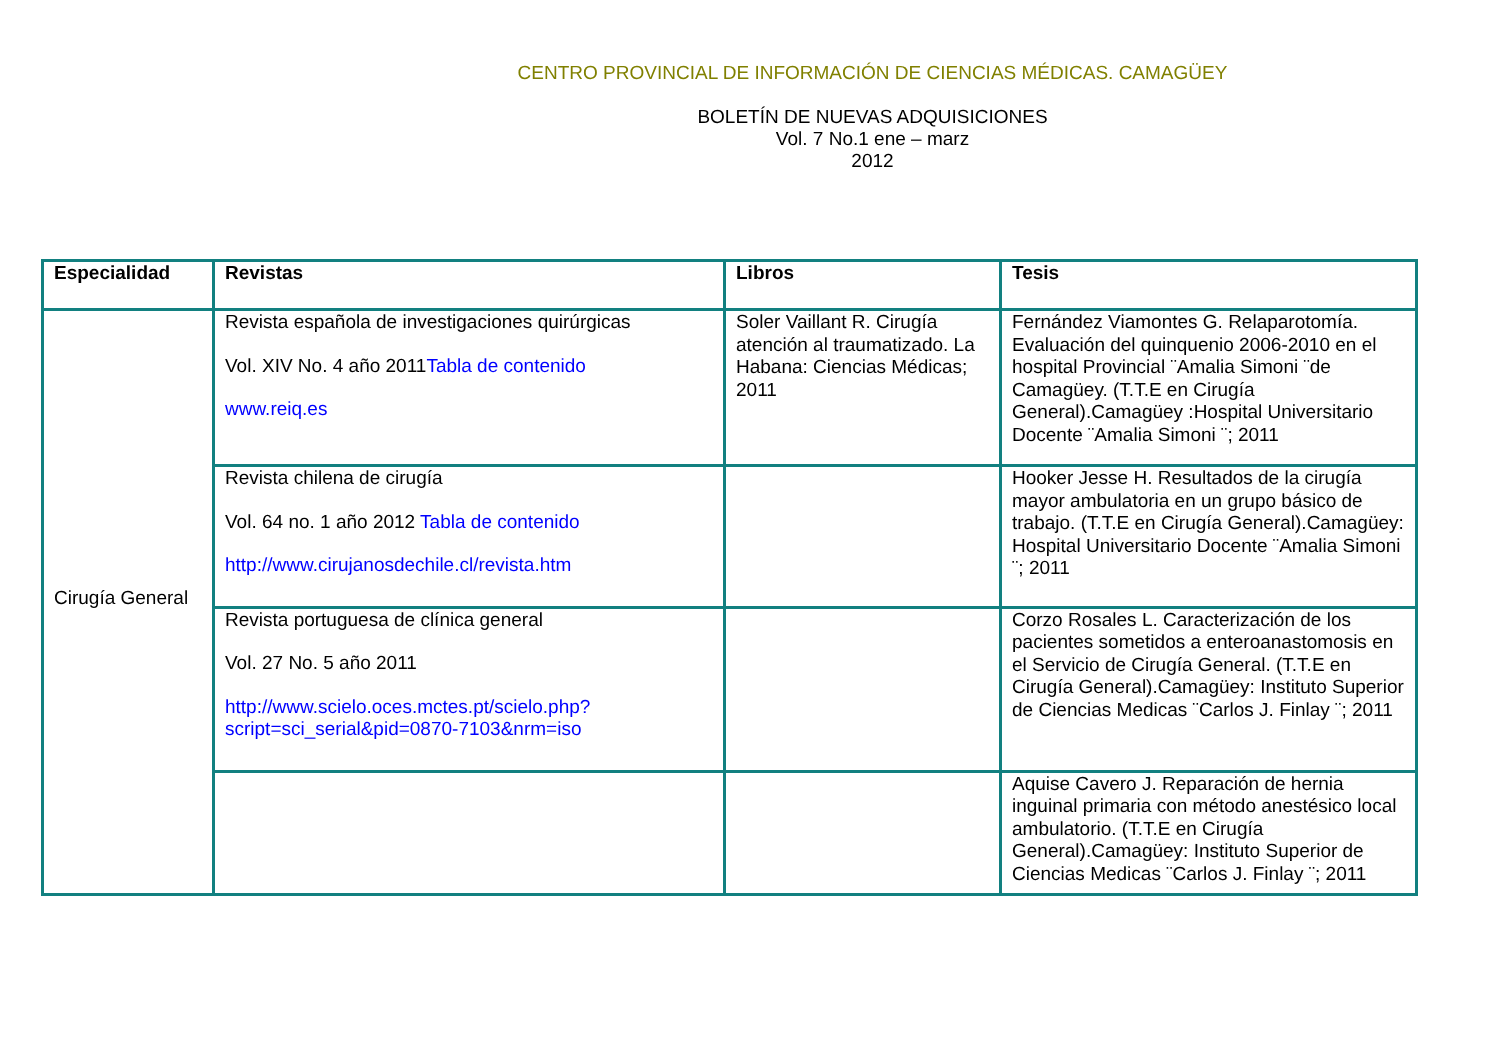CENTRO PROVINCIAL DE INFORMACIÓN DE CIENCIAS MÉDICAS. CAMAGÜEY
BOLETÍN DE NUEVAS ADQUISICIONES
Vol. 7 No.1 ene – marz
2012
| Especialidad | Revistas | Libros | Tesis |
| --- | --- | --- | --- |
| Cirugía General | Revista española de investigaciones quirúrgicas Vol. XIV No. 4 año 2011 Tabla de contenido www.reiq.es | Soler Vaillant R. Cirugía atención al traumatizado. La Habana: Ciencias Médicas; 2011 | Fernández Viamontes G. Relaparotomía. Evaluación del quinquenio 2006-2010 en el hospital Provincial ¨Amalia Simoni ¨de Camagüey. (T.T.E en Cirugía General).Camagüey :Hospital Universitario Docente ¨Amalia Simoni ¨; 2011 |
| | Revista chilena de cirugía Vol. 64 no. 1 año 2012 Tabla de contenido http://www.cirujanosdechile.cl/revista.htm | | Hooker Jesse H. Resultados de la cirugía mayor ambulatoria en un grupo básico de trabajo. (T.T.E en Cirugía General).Camagüey: Hospital Universitario Docente ¨Amalia Simoni ¨; 2011 |
| | Revista portuguesa de clínica general Vol. 27 No. 5 año 2011 http://www.scielo.oces.mctes.pt/scielo.php?script=sci_serial&pid=0870-7103&nrm=iso | | Corzo Rosales L. Caracterización de los pacientes sometidos a enteroanastomosis en el Servicio de Cirugía General. (T.T.E en Cirugía General).Camagüey: Instituto Superior de Ciencias Medicas ¨Carlos J. Finlay ¨; 2011 |
| | | | Aquise Cavero J. Reparación de hernia inguinal primaria con método anestésico local ambulatorio. (T.T.E en Cirugía General).Camagüey: Instituto Superior de Ciencias Medicas ¨Carlos J. Finlay ¨; 2011 |